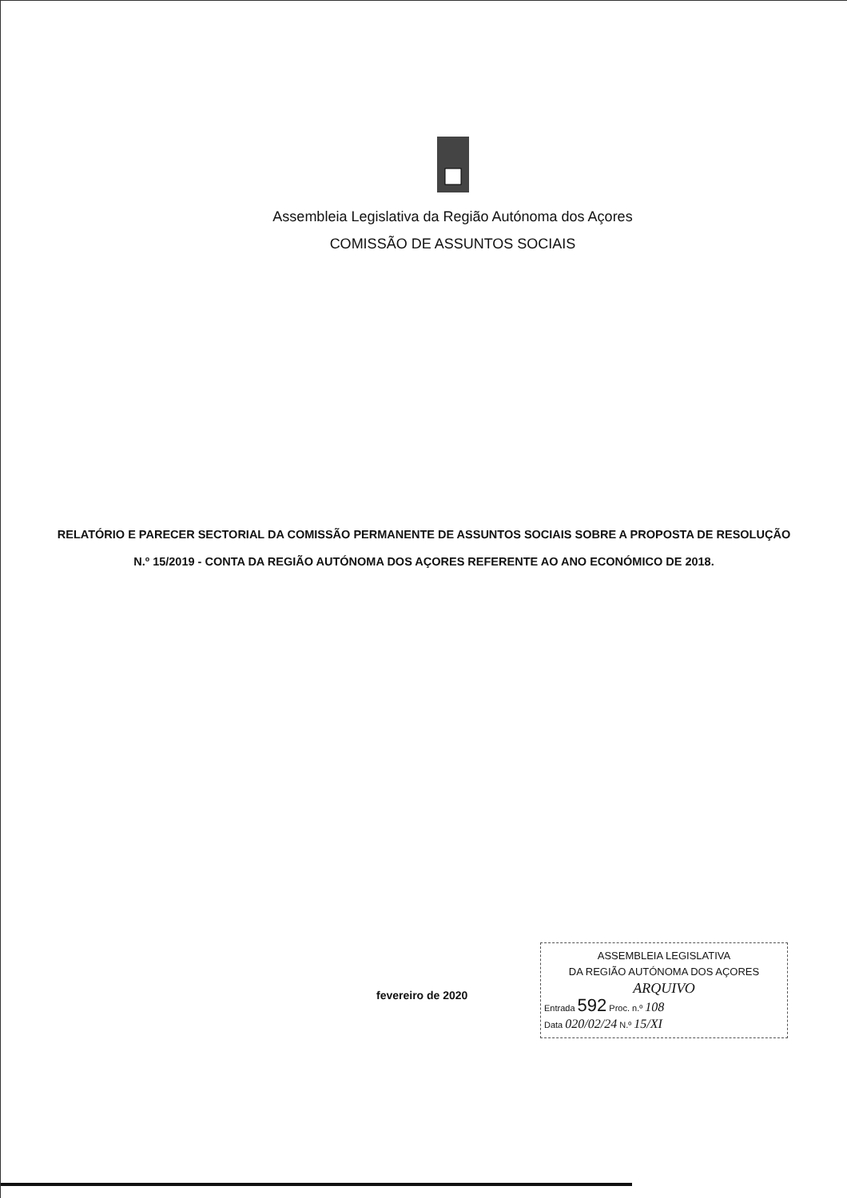Assembleia Legislativa da Região Autónoma dos Açores
COMISSÃO DE ASSUNTOS SOCIAIS
RELATÓRIO E PARECER SECTORIAL DA COMISSÃO PERMANENTE DE ASSUNTOS SOCIAIS SOBRE A PROPOSTA DE RESOLUÇÃO N.º 15/2019 - CONTA DA REGIÃO AUTÓNOMA DOS AÇORES REFERENTE AO ANO ECONÓMICO DE 2018.
fevereiro de 2020
ASSEMBLEIA LEGISLATIVA
DA REGIÃO AUTÓNOMA DOS AÇORES
ARQUIVO
Entrada 592 Proc. n.º 108
Data 020/02/24 N.º 15/XI